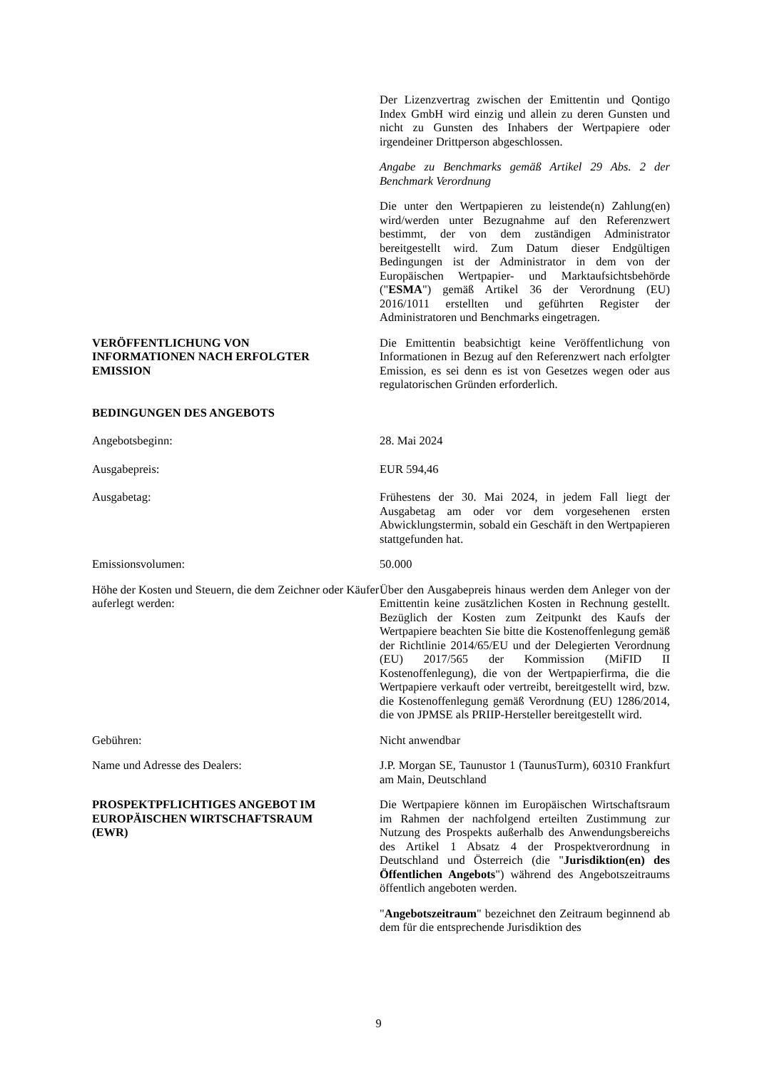Der Lizenzvertrag zwischen der Emittentin und Qontigo Index GmbH wird einzig und allein zu deren Gunsten und nicht zu Gunsten des Inhabers der Wertpapiere oder irgendeiner Drittperson abgeschlossen.
Angabe zu Benchmarks gemäß Artikel 29 Abs. 2 der Benchmark Verordnung
Die unter den Wertpapieren zu leistende(n) Zahlung(en) wird/werden unter Bezugnahme auf den Referenzwert bestimmt, der von dem zuständigen Administrator bereitgestellt wird. Zum Datum dieser Endgültigen Bedingungen ist der Administrator in dem von der Europäischen Wertpapier- und Marktaufsichtsbehörde ("ESMA") gemäß Artikel 36 der Verordnung (EU) 2016/1011 erstellten und geführten Register der Administratoren und Benchmarks eingetragen.
VERÖFFENTLICHUNG VON
INFORMATIONEN NACH ERFOLGTER
EMISSION
Die Emittentin beabsichtigt keine Veröffentlichung von Informationen in Bezug auf den Referenzwert nach erfolgter Emission, es sei denn es ist von Gesetzes wegen oder aus regulatorischen Gründen erforderlich.
BEDINGUNGEN DES ANGEBOTS
Angebotsbeginn: 28. Mai 2024
Ausgabepreis: EUR 594,46
Ausgabetag: Frühestens der 30. Mai 2024, in jedem Fall liegt der Ausgabetag am oder vor dem vorgesehenen ersten Abwicklungstermin, sobald ein Geschäft in den Wertpapieren stattgefunden hat.
Emissionsvolumen: 50.000
Höhe der Kosten und Steuern, die dem Zeichner oder Käufer auferlegt werden:
Über den Ausgabepreis hinaus werden dem Anleger von der Emittentin keine zusätzlichen Kosten in Rechnung gestellt. Bezüglich der Kosten zum Zeitpunkt des Kaufs der Wertpapiere beachten Sie bitte die Kostenoffenlegung gemäß der Richtlinie 2014/65/EU und der Delegierten Verordnung (EU) 2017/565 der Kommission (MiFID II Kostenoffenlegung), die von der Wertpapierfirma, die die Wertpapiere verkauft oder vertreibt, bereitgestellt wird, bzw. die Kostenoffenlegung gemäß Verordnung (EU) 1286/2014, die von JPMSE als PRIIP-Hersteller bereitgestellt wird.
Gebühren: Nicht anwendbar
Name und Adresse des Dealers: J.P. Morgan SE, Taunustor 1 (TaunusTurm), 60310 Frankfurt am Main, Deutschland
PROSPEKTPFLICHTIGES ANGEBOT IM
EUROPÄISCHEN WIRTSCHAFTSRAUM
(EWR)
Die Wertpapiere können im Europäischen Wirtschaftsraum im Rahmen der nachfolgend erteilten Zustimmung zur Nutzung des Prospekts außerhalb des Anwendungsbereichs des Artikel 1 Absatz 4 der Prospektverordnung in Deutschland und Österreich (die "Jurisdiktion(en) des Öffentlichen Angebots") während des Angebotszeitraums öffentlich angeboten werden.
"Angebotszeitraum" bezeichnet den Zeitraum beginnend ab dem für die entsprechende Jurisdiktion des
9